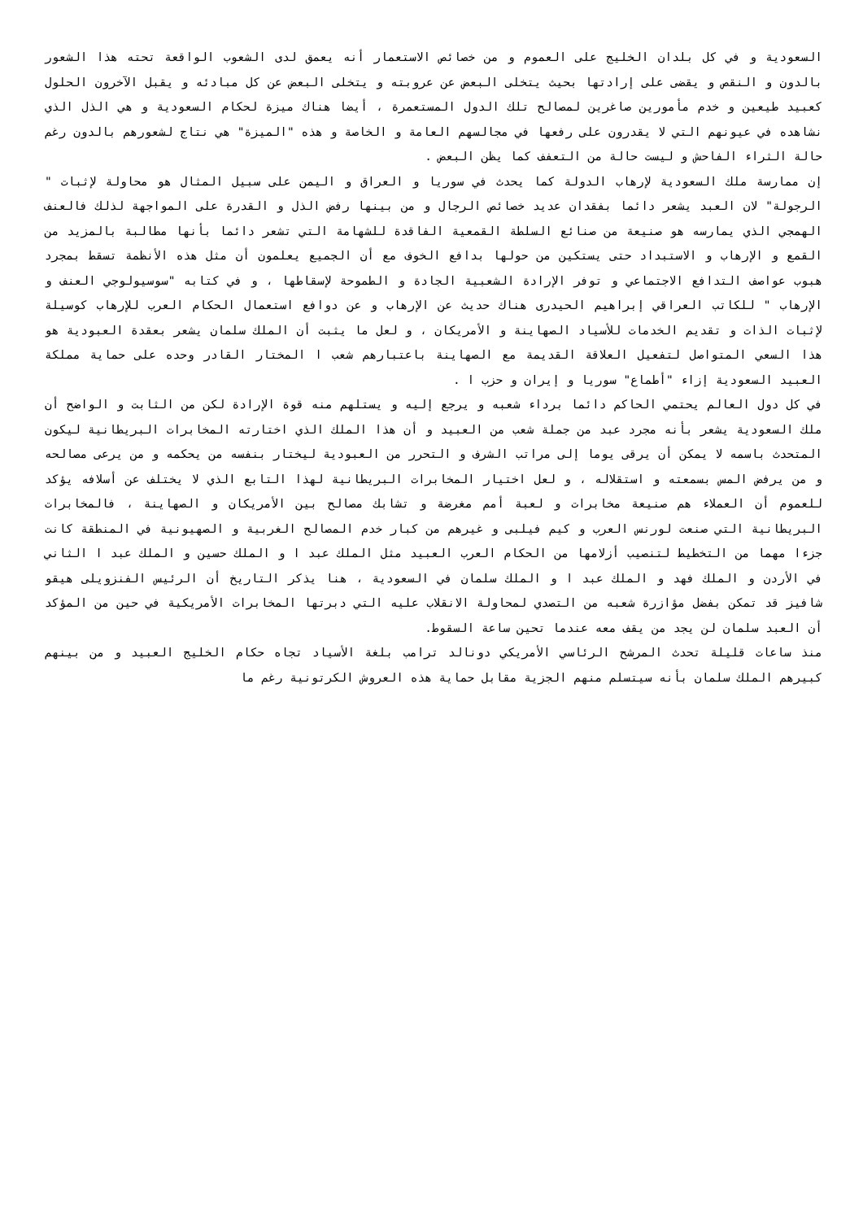السعودية و في كل بلدان الخليج على العموم و من خصائص الاستعمار أنه يعمق لدى الشعوب الواقعة تحته هذا الشعور بالدون و النقص و يقضى على إرادتها بحيث يتخلى البعض عن عروبته و يتخلى البعض عن كل مبادئه و يقبل الآخرون الحلول كعبيد طيعين و خدم مأمورين صاغرين لمصالح تلك الدول المستعمرة ، أيضا هناك ميزة لحكام السعودية و هي الذل الذي نشاهده في عيونهم التي لا يقدرون على رفعها في مجالسهم العامة و الخاصة و هذه "الميزة" هي نتاج لشعورهم بالدون رغم حالة الثراء الفاحش و ليست حالة من التعفف كما يظن البعض .
إن ممارسة ملك السعودية لإرهاب الدولة كما يحدث في سوريا و العراق و اليمن على سبيل المثال هو محاولة لإثبات " الرجولة" لان العبد يشعر دائما بفقدان عديد خصائص الرجال و من بينها رفض الذل و القدرة على المواجهة لذلك فالعنف الهمجي الذي يمارسه هو صنيعة من صنائع السلطة القمعية الفاقدة للشهامة التي تشعر دائما بأنها مطالبة بالمزيد من القمع و الإرهاب و الاستبداد حتى يستكين من حولها بدافع الخوف مع أن الجميع يعلمون أن مثل هذه الأنظمة تسقط بمجرد هبوب عواصف التدافع الاجتماعي و توفر الإرادة الشعبية الجادة و الطموحة لإسقاطها ، و في كتابه "سوسيولوجي العنف و الإرهاب " للكاتب العراقي إبراهيم الحيدرى هناك حديث عن الإرهاب و عن دوافع استعمال الحكام العرب للإرهاب كوسيلة لإثبات الذات و تقديم الخدمات للأسياد الصهاينة و الأمريكان ، و لعل ما يثبت أن الملك سلمان يشعر بعقدة العبودية هو هذا السعي المتواصل لتفعيل العلاقة القديمة مع الصهاينة باعتبارهم شعب ا المختار القادر وحده على حماية مملكة العبيد السعودية إزاء "أطماع" سوريا و إيران و حزب ا .
في كل دول العالم يحتمي الحاكم دائما برداء شعبه و يرجع إليه و يستلهم منه قوة الإرادة لكن من الثابت و الواضح أن ملك السعودية يشعر بأنه مجرد عبد من جملة شعب من العبيد و أن هذا الملك الذي اختارته المخابرات البريطانية ليكون المتحدث باسمه لا يمكن أن يرقى يوما إلى مراتب الشرف و التحرر من العبودية ليختار بنفسه من يحكمه و من يرعى مصالحه و من يرفض المس بسمعته و استقلاله ، و لعل اختيار المخابرات البريطانية لهذا التابع الذي لا يختلف عن أسلافه يؤكد للعموم أن العملاء هم صنيعة مخابرات و لعبة أمم مغرضة و تشابك مصالح بين الأمريكان و الصهاينة ، فالمخابرات البريطانية التي صنعت لورنس العرب و كيم فيلبى و غيرهم من كبار خدم المصالح الغربية و الصهيونية في المنطقة كانت جزءا مهما من التخطيط لتنصيب أزلامها من الحكام العرب العبيد مثل الملك عبد ا و الملك حسين و الملك عبد ا الثاني في الأردن و الملك فهد و الملك عبد ا و الملك سلمان في السعودية ، هنا يذكر التاريخ أن الرئيس الفنزويلى هيقو شافيز قد تمكن بفضل مؤازرة شعبه من التصدي لمحاولة الانقلاب عليه التي دبرتها المخابرات الأمريكية في حين من المؤكد أن العبد سلمان لن يجد من يقف معه عندما تحين ساعة السقوط.
منذ ساعات قليلة تحدث المرشح الرئاسي الأمريكي دونالد ترامب بلغة الأسياد تجاه حكام الخليج العبيد و من بينهم كبيرهم الملك سلمان بأنه سيتسلم منهم الجزية مقابل حماية هذه العروش الكرتونية رغم ما